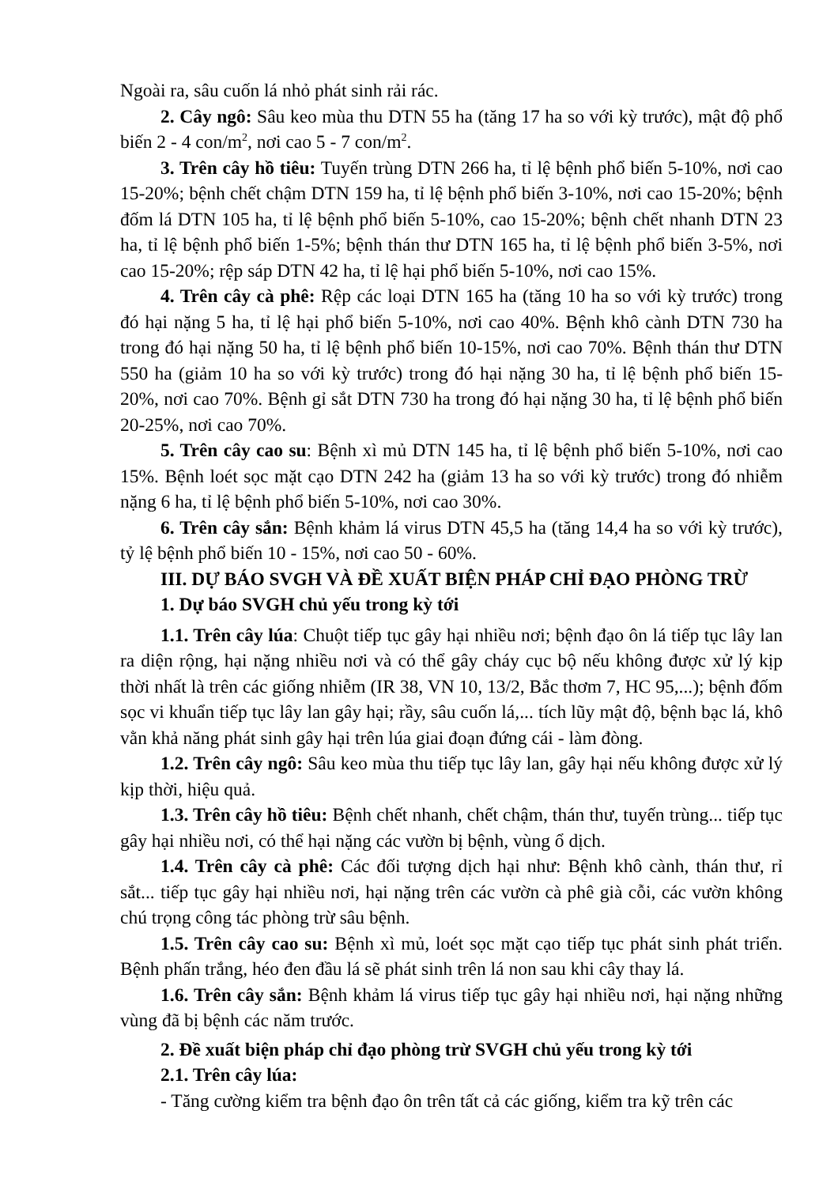Ngoài ra, sâu cuốn lá nhỏ phát sinh rải rác.
2. Cây ngô: Sâu keo mùa thu DTN 55 ha (tăng 17 ha so với kỳ trước), mật độ phổ biến 2 - 4 con/m<sup>2</sup>, nơi cao 5 - 7 con/m<sup>2</sup>.
3. Trên cây hồ tiêu: Tuyến trùng DTN 266 ha, tỉ lệ bệnh phổ biến 5-10%, nơi cao 15-20%; bệnh chết chậm DTN 159 ha, tỉ lệ bệnh phổ biến 3-10%, nơi cao 15-20%; bệnh đốm lá DTN 105 ha, tỉ lệ bệnh phổ biến 5-10%, cao 15-20%; bệnh chết nhanh DTN 23 ha, tỉ lệ bệnh phổ biến 1-5%; bệnh thán thư DTN 165 ha, tỉ lệ bệnh phổ biến 3-5%, nơi cao 15-20%; rệp sáp DTN 42 ha, tỉ lệ hại phổ biến 5-10%, nơi cao 15%.
4. Trên cây cà phê: Rệp các loại DTN 165 ha (tăng 10 ha so với kỳ trước) trong đó hại nặng 5 ha, tỉ lệ hại phổ biến 5-10%, nơi cao 40%. Bệnh khô cành DTN 730 ha trong đó hại nặng 50 ha, tỉ lệ bệnh phổ biến 10-15%, nơi cao 70%. Bệnh thán thư DTN 550 ha (giảm 10 ha so với kỳ trước) trong đó hại nặng 30 ha, tỉ lệ bệnh phổ biến 15-20%, nơi cao 70%. Bệnh gỉ sắt DTN 730 ha trong đó hại nặng 30 ha, tỉ lệ bệnh phổ biến 20-25%, nơi cao 70%.
5. Trên cây cao su: Bệnh xì mủ DTN 145 ha, tỉ lệ bệnh phổ biến 5-10%, nơi cao 15%. Bệnh loét sọc mặt cạo DTN 242 ha (giảm 13 ha so với kỳ trước) trong đó nhiễm nặng 6 ha, tỉ lệ bệnh phổ biến 5-10%, nơi cao 30%.
6. Trên cây sắn: Bệnh khảm lá virus DTN 45,5 ha (tăng 14,4 ha so với kỳ trước), tỷ lệ bệnh phổ biến 10 - 15%, nơi cao 50 - 60%.
III. DỰ BÁO SVGH VÀ ĐỀ XUẤT BIỆN PHÁP CHỈ ĐẠO PHÒNG TRỪ
1. Dự báo SVGH chủ yếu trong kỳ tới
1.1. Trên cây lúa: Chuột tiếp tục gây hại nhiều nơi; bệnh đạo ôn lá tiếp tục lây lan ra diện rộng, hại nặng nhiều nơi và có thể gây cháy cục bộ nếu không được xử lý kịp thời nhất là trên các giống nhiễm (IR 38, VN 10, 13/2, Bắc thơm 7, HC 95,...); bệnh đốm sọc vi khuẩn tiếp tục lây lan gây hại; rầy, sâu cuốn lá,... tích lũy mật độ, bệnh bạc lá, khô vằn khả năng phát sinh gây hại trên lúa giai đoạn đứng cái - làm đòng.
1.2. Trên cây ngô: Sâu keo mùa thu tiếp tục lây lan, gây hại nếu không được xử lý kịp thời, hiệu quả.
1.3. Trên cây hồ tiêu: Bệnh chết nhanh, chết chậm, thán thư, tuyến trùng... tiếp tục gây hại nhiều nơi, có thể hại nặng các vườn bị bệnh, vùng ổ dịch.
1.4. Trên cây cà phê: Các đối tượng dịch hại như: Bệnh khô cành, thán thư, rỉ sắt... tiếp tục gây hại nhiều nơi, hại nặng trên các vườn cà phê già cỗi, các vườn không chú trọng công tác phòng trừ sâu bệnh.
1.5. Trên cây cao su: Bệnh xì mủ, loét sọc mặt cạo tiếp tục phát sinh phát triển. Bệnh phấn trắng, héo đen đầu lá sẽ phát sinh trên lá non sau khi cây thay lá.
1.6. Trên cây sắn: Bệnh khảm lá virus tiếp tục gây hại nhiều nơi, hại nặng những vùng đã bị bệnh các năm trước.
2. Đề xuất biện pháp chỉ đạo phòng trừ SVGH chủ yếu trong kỳ tới
2.1. Trên cây lúa:
- Tăng cường kiểm tra bệnh đạo ôn trên tất cả các giống, kiểm tra kỹ trên các